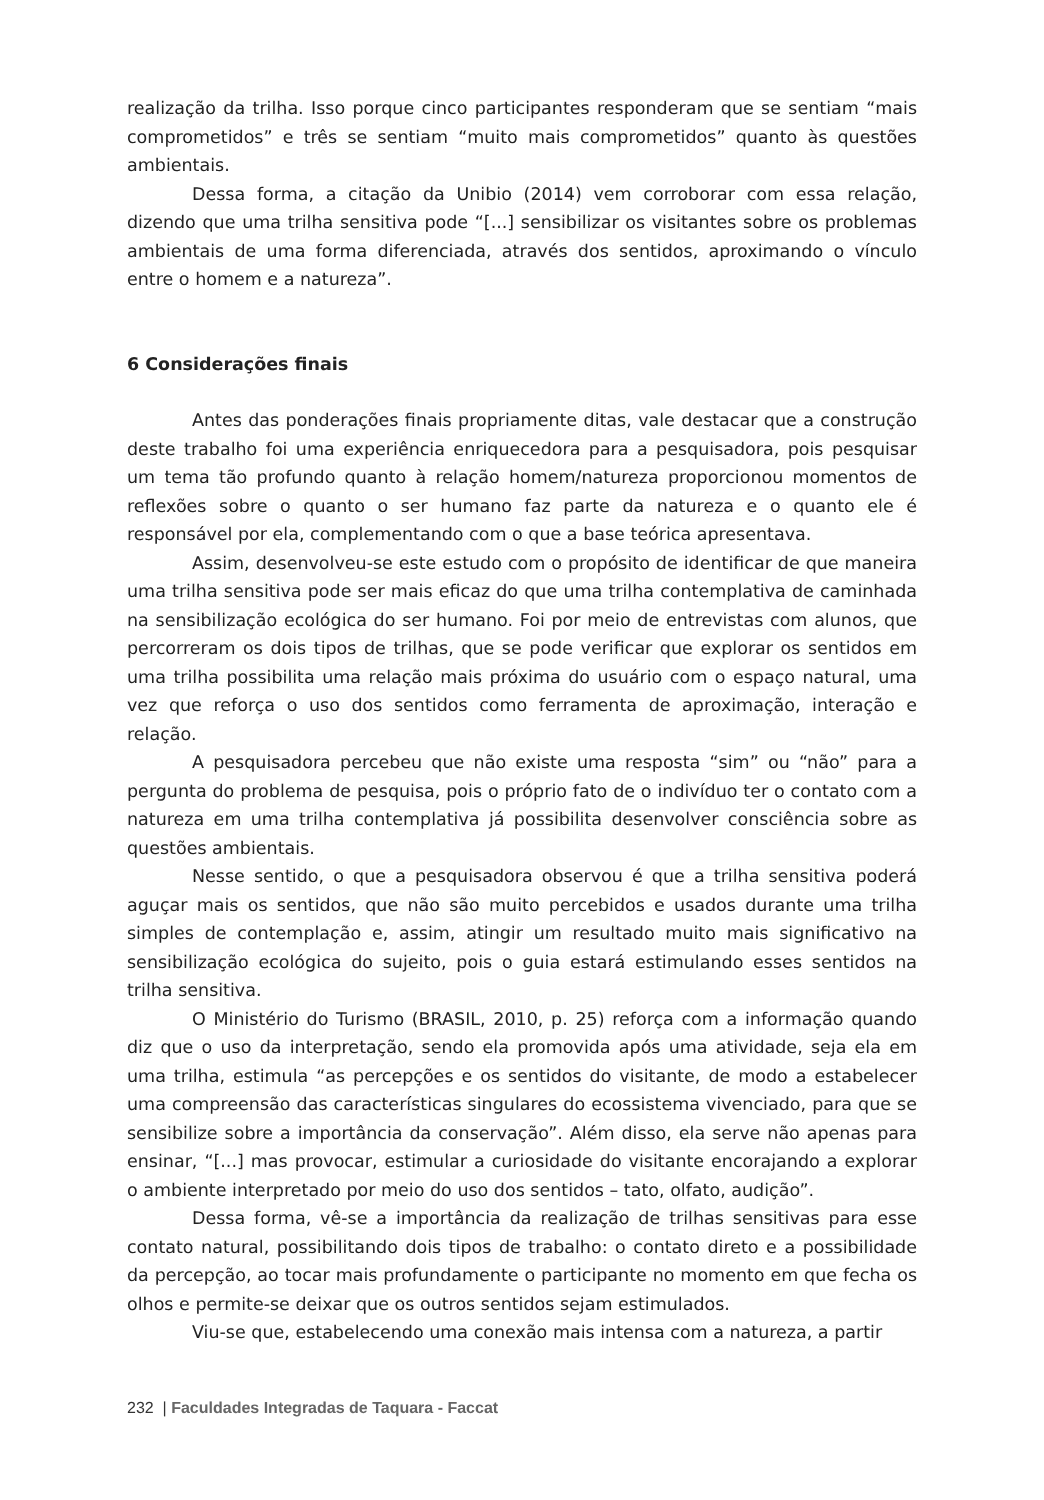realização da trilha. Isso porque cinco participantes responderam que se sentiam “mais comprometidos” e três se sentiam “muito mais comprometidos” quanto às questões ambientais.
Dessa forma, a citação da Unibio (2014) vem corroborar com essa relação, dizendo que uma trilha sensitiva pode “[...] sensibilizar os visitantes sobre os problemas ambientais de uma forma diferenciada, através dos sentidos, aproximando o vínculo entre o homem e a natureza”.
6 Considerações finais
Antes das ponderações finais propriamente ditas, vale destacar que a construção deste trabalho foi uma experiência enriquecedora para a pesquisadora, pois pesquisar um tema tão profundo quanto à relação homem/natureza proporcionou momentos de reflexões sobre o quanto o ser humano faz parte da natureza e o quanto ele é responsável por ela, complementando com o que a base teórica apresentava.
Assim, desenvolveu-se este estudo com o propósito de identificar de que maneira uma trilha sensitiva pode ser mais eficaz do que uma trilha contemplativa de caminhada na sensibilização ecológica do ser humano. Foi por meio de entrevistas com alunos, que percorreram os dois tipos de trilhas, que se pode verificar que explorar os sentidos em uma trilha possibilita uma relação mais próxima do usuário com o espaço natural, uma vez que reforça o uso dos sentidos como ferramenta de aproximação, interação e relação.
A pesquisadora percebeu que não existe uma resposta “sim” ou “não” para a pergunta do problema de pesquisa, pois o próprio fato de o indivíduo ter o contato com a natureza em uma trilha contemplativa já possibilita desenvolver consciência sobre as questões ambientais.
Nesse sentido, o que a pesquisadora observou é que a trilha sensitiva poderá aguçar mais os sentidos, que não são muito percebidos e usados durante uma trilha simples de contemplação e, assim, atingir um resultado muito mais significativo na sensibilização ecológica do sujeito, pois o guia estará estimulando esses sentidos na trilha sensitiva.
O Ministério do Turismo (BRASIL, 2010, p. 25) reforça com a informação quando diz que o uso da interpretação, sendo ela promovida após uma atividade, seja ela em uma trilha, estimula “as percepções e os sentidos do visitante, de modo a estabelecer uma compreensão das características singulares do ecossistema vivenciado, para que se sensibilize sobre a importância da conservação”. Além disso, ela serve não apenas para ensinar, “[...] mas provocar, estimular a curiosidade do visitante encorajando a explorar o ambiente interpretado por meio do uso dos sentidos – tato, olfato, audição”.
Dessa forma, vê-se a importância da realização de trilhas sensitivas para esse contato natural, possibilitando dois tipos de trabalho: o contato direto e a possibilidade da percepção, ao tocar mais profundamente o participante no momento em que fecha os olhos e permite-se deixar que os outros sentidos sejam estimulados.
Viu-se que, estabelecendo uma conexão mais intensa com a natureza, a partir
232 | Faculdades Integradas de Taquara - Faccat